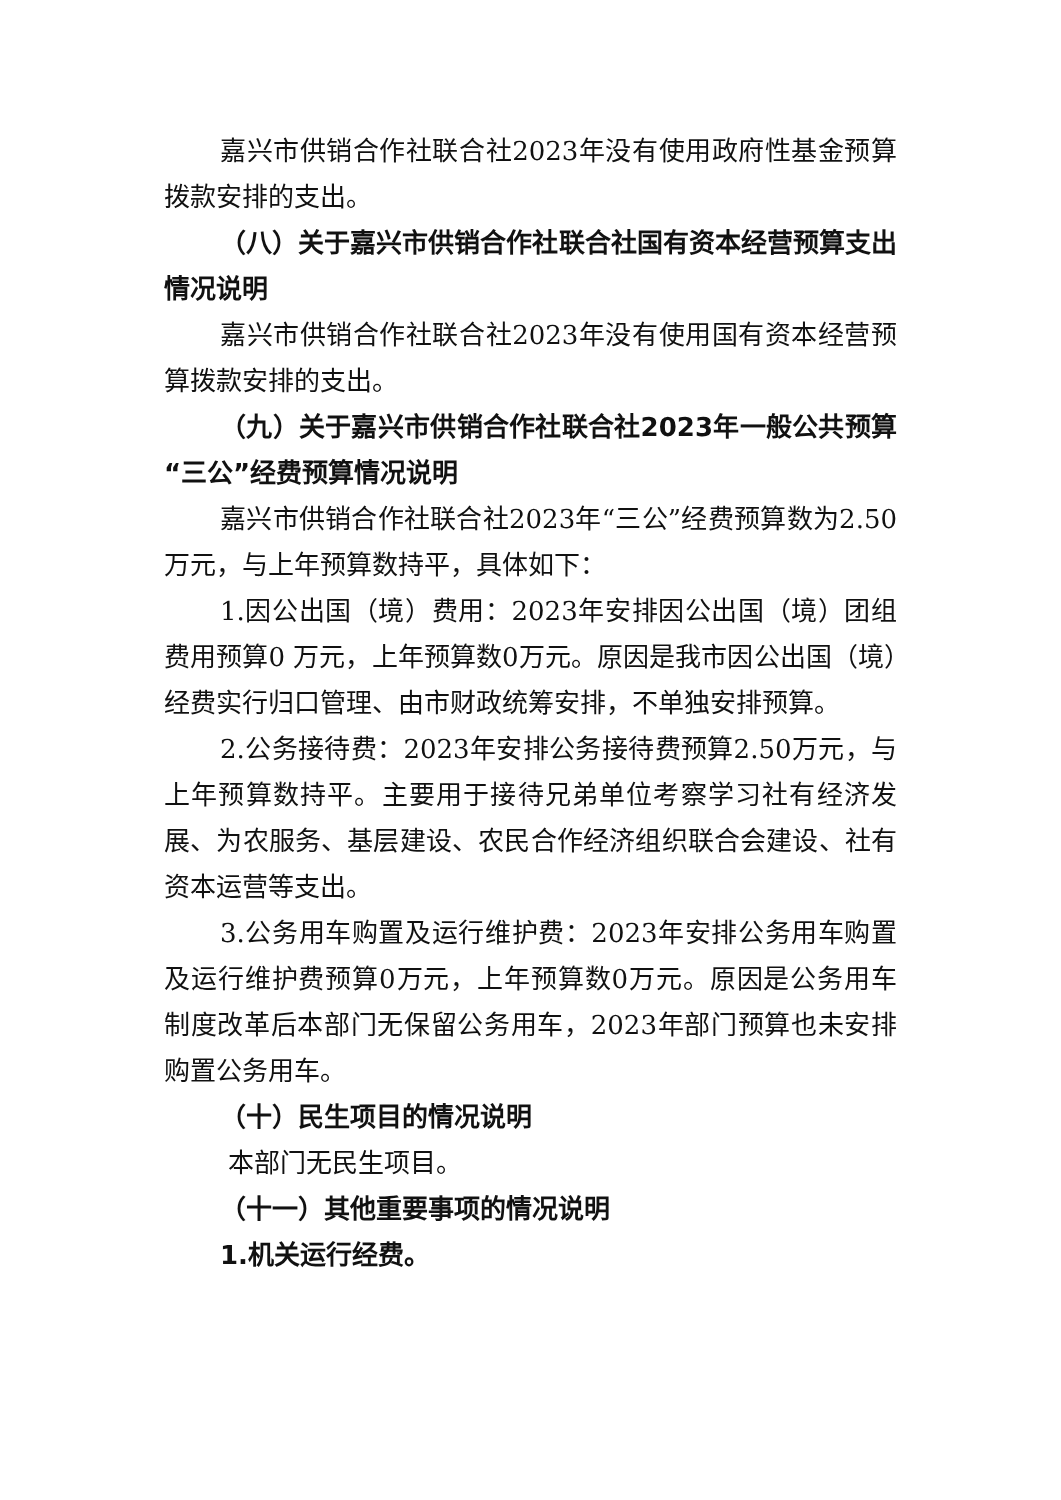嘉兴市供销合作社联合社2023年没有使用政府性基金预算拨款安排的支出。
（八）关于嘉兴市供销合作社联合社国有资本经营预算支出情况说明
嘉兴市供销合作社联合社2023年没有使用国有资本经营预算拨款安排的支出。
（九）关于嘉兴市供销合作社联合社2023年一般公共预算“三公”经费预算情况说明
嘉兴市供销合作社联合社2023年“三公”经费预算数为2.50万元，与上年预算数持平，具体如下：
1.因公出国（境）费用：2023年安排因公出国（境）团组费用预算0 万元，上年预算数0万元。原因是我市因公出国（境）经费实行归口管理、由市财政统筹安排，不单独安排预算。
2.公务接待费：2023年安排公务接待费预算2.50万元，与上年预算数持平。主要用于接待兄弟单位考察学习社有经济发展、为农服务、基层建设、农民合作经济组织联合会建设、社有资本运营等支出。
3.公务用车购置及运行维护费：2023年安排公务用车购置及运行维护费预算0万元，上年预算数0万元。原因是公务用车制度改革后本部门无保留公务用车，2023年部门预算也未安排购置公务用车。
（十）民生项目的情况说明
本部门无民生项目。
（十一）其他重要事项的情况说明
1.机关运行经费。